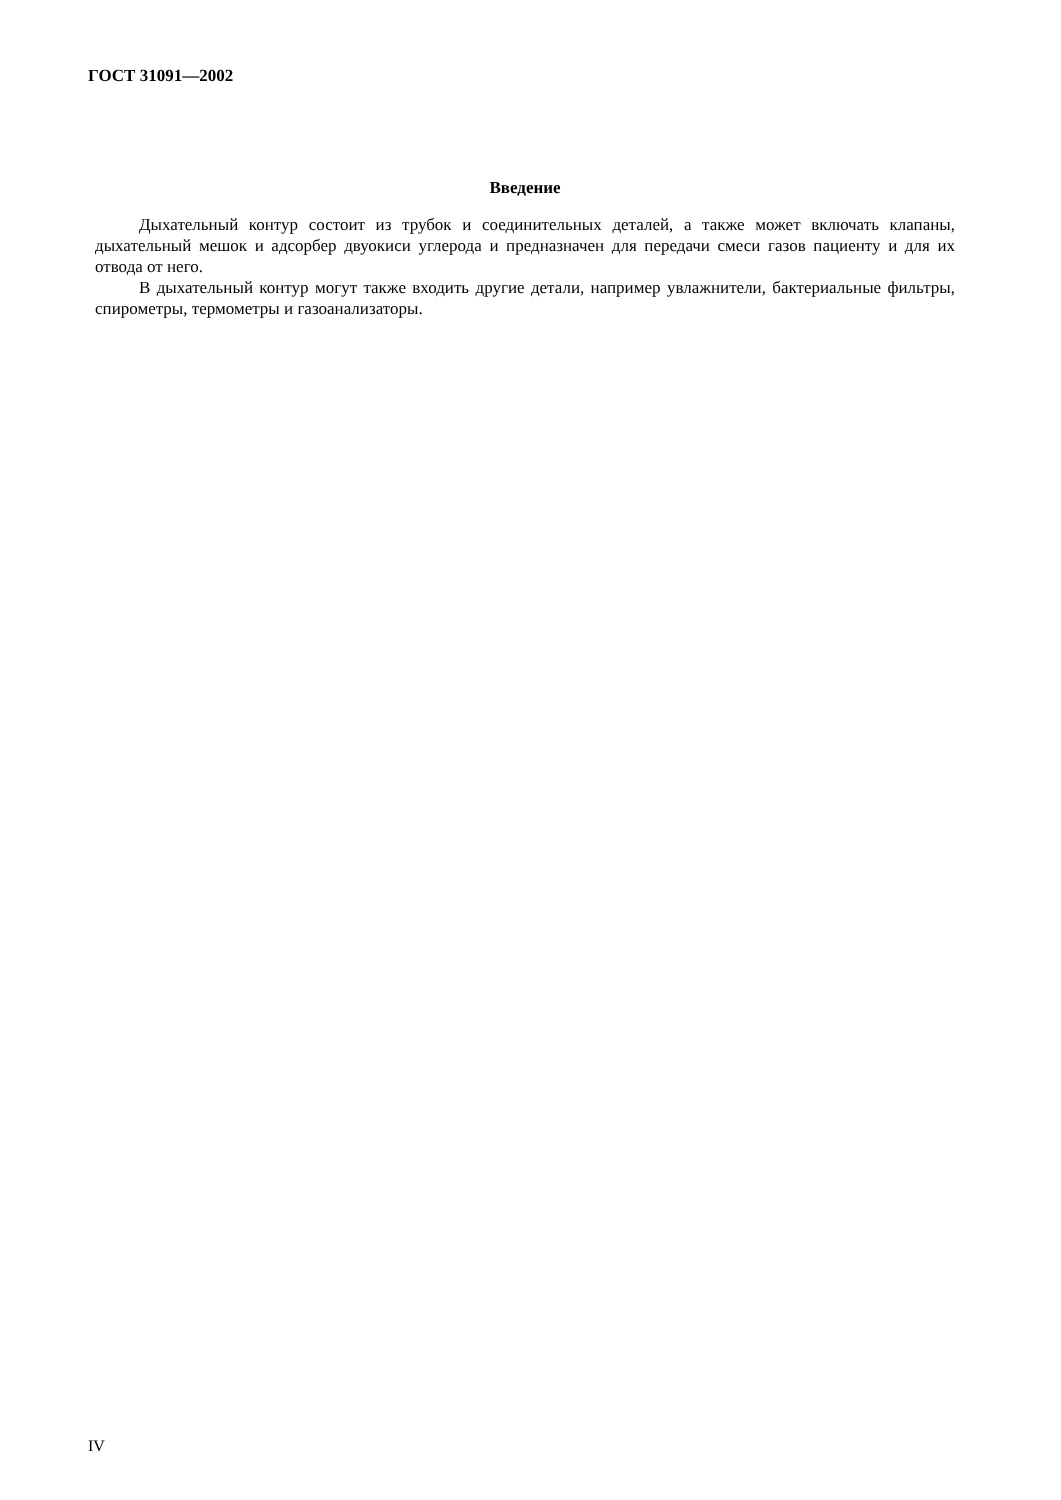ГОСТ 31091—2002
Введение
Дыхательный контур состоит из трубок и соединительных деталей, а также может включать клапаны, дыхательный мешок и адсорбер двуокиси углерода и предназначен для передачи смеси газов пациенту и для их отвода от него.
В дыхательный контур могут также входить другие детали, например увлажнители, бактериальные фильтры, спирометры, термометры и газоанализаторы.
IV